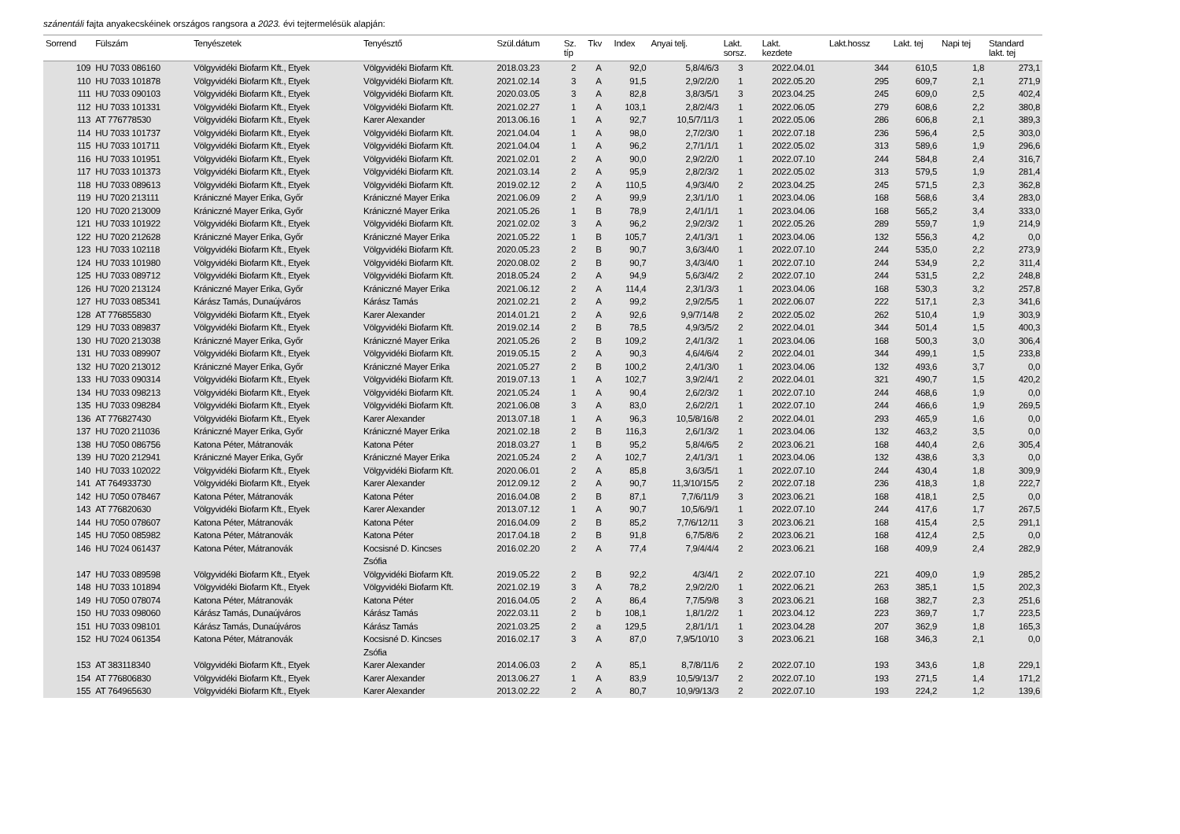szánentáli fajta anyakecskéinek országos rangsora a 2023. évi tejtermelésük alapján:
| Sorrend | Fülszám | Tenyészetek | Tenyésztő | Szül.dátum | Sz. típ | Tkv | Index | Anyai telj. | Lakt. sorsz. | Lakt. kezdete | Lakt.hossz | Lakt. tej | Napi tej | Standard lakt. tej |
| --- | --- | --- | --- | --- | --- | --- | --- | --- | --- | --- | --- | --- | --- | --- |
| 109 | HU 7033 086160 | Völgyvidéki Biofarm Kft., Etyek | Völgyvidéki Biofarm Kft. | 2018.03.23 | 2 | A | 92,0 | 5,8/4/6/3 | 3 | 2022.04.01 | 344 | 610,5 | 1,8 | 273,1 |
| 110 | HU 7033 101878 | Völgyvidéki Biofarm Kft., Etyek | Völgyvidéki Biofarm Kft. | 2021.02.14 | 3 | A | 91,5 | 2,9/2/2/0 | 1 | 2022.05.20 | 295 | 609,7 | 2,1 | 271,9 |
| 111 | HU 7033 090103 | Völgyvidéki Biofarm Kft., Etyek | Völgyvidéki Biofarm Kft. | 2020.03.05 | 3 | A | 82,8 | 3,8/3/5/1 | 3 | 2023.04.25 | 245 | 609,0 | 2,5 | 402,4 |
| 112 | HU 7033 101331 | Völgyvidéki Biofarm Kft., Etyek | Völgyvidéki Biofarm Kft. | 2021.02.27 | 1 | A | 103,1 | 2,8/2/4/3 | 1 | 2022.06.05 | 279 | 608,6 | 2,2 | 380,8 |
| 113 | AT 776778530 | Völgyvidéki Biofarm Kft., Etyek | Karer Alexander | 2013.06.16 | 1 | A | 92,7 | 10,5/7/11/3 | 1 | 2022.05.06 | 286 | 606,8 | 2,1 | 389,3 |
| 114 | HU 7033 101737 | Völgyvidéki Biofarm Kft., Etyek | Völgyvidéki Biofarm Kft. | 2021.04.04 | 1 | A | 98,0 | 2,7/2/3/0 | 1 | 2022.07.18 | 236 | 596,4 | 2,5 | 303,0 |
| 115 | HU 7033 101711 | Völgyvidéki Biofarm Kft., Etyek | Völgyvidéki Biofarm Kft. | 2021.04.04 | 1 | A | 96,2 | 2,7/1/1/1 | 1 | 2022.05.02 | 313 | 589,6 | 1,9 | 296,6 |
| 116 | HU 7033 101951 | Völgyvidéki Biofarm Kft., Etyek | Völgyvidéki Biofarm Kft. | 2021.02.01 | 2 | A | 90,0 | 2,9/2/2/0 | 1 | 2022.07.10 | 244 | 584,8 | 2,4 | 316,7 |
| 117 | HU 7033 101373 | Völgyvidéki Biofarm Kft., Etyek | Völgyvidéki Biofarm Kft. | 2021.03.14 | 2 | A | 95,9 | 2,8/2/3/2 | 1 | 2022.05.02 | 313 | 579,5 | 1,9 | 281,4 |
| 118 | HU 7033 089613 | Völgyvidéki Biofarm Kft., Etyek | Völgyvidéki Biofarm Kft. | 2019.02.12 | 2 | A | 110,5 | 4,9/3/4/0 | 2 | 2023.04.25 | 245 | 571,5 | 2,3 | 362,8 |
| 119 | HU 7020 213111 | Kránicz­né Mayer Erika, Győr | Krániczné Mayer Erika | 2021.06.09 | 2 | A | 99,9 | 2,3/1/1/0 | 1 | 2023.04.06 | 168 | 568,6 | 3,4 | 283,0 |
| 120 | HU 7020 213009 | Krániczné Mayer Erika, Győr | Krániczné Mayer Erika | 2021.05.26 | 1 | B | 78,9 | 2,4/1/1/1 | 1 | 2023.04.06 | 168 | 565,2 | 3,4 | 333,0 |
| 121 | HU 7033 101922 | Völgyvidéki Biofarm Kft., Etyek | Völgyvidéki Biofarm Kft. | 2021.02.02 | 3 | A | 96,2 | 2,9/2/3/2 | 1 | 2022.05.26 | 289 | 559,7 | 1,9 | 214,9 |
| 122 | HU 7020 212628 | Krániczné Mayer Erika, Győr | Krániczné Mayer Erika | 2021.05.22 | 1 | B | 105,7 | 2,4/1/3/1 | 1 | 2023.04.06 | 132 | 556,3 | 4,2 | 0,0 |
| 123 | HU 7033 102118 | Völgyvidéki Biofarm Kft., Etyek | Völgyvidéki Biofarm Kft. | 2020.05.23 | 2 | B | 90,7 | 3,6/3/4/0 | 1 | 2022.07.10 | 244 | 535,0 | 2,2 | 273,9 |
| 124 | HU 7033 101980 | Völgyvidéki Biofarm Kft., Etyek | Völgyvidéki Biofarm Kft. | 2020.08.02 | 2 | B | 90,7 | 3,4/3/4/0 | 1 | 2022.07.10 | 244 | 534,9 | 2,2 | 311,4 |
| 125 | HU 7033 089712 | Völgyvidéki Biofarm Kft., Etyek | Völgyvidéki Biofarm Kft. | 2018.05.24 | 2 | A | 94,9 | 5,6/3/4/2 | 2 | 2022.07.10 | 244 | 531,5 | 2,2 | 248,8 |
| 126 | HU 7020 213124 | Krániczné Mayer Erika, Győr | Krániczné Mayer Erika | 2021.06.12 | 2 | A | 114,4 | 2,3/1/3/3 | 1 | 2023.04.06 | 168 | 530,3 | 3,2 | 257,8 |
| 127 | HU 7033 085341 | Kárász Tamás, Dunaújváros | Kárász Tamás | 2021.02.21 | 2 | A | 99,2 | 2,9/2/5/5 | 1 | 2022.06.07 | 222 | 517,1 | 2,3 | 341,6 |
| 128 | AT 776855830 | Völgyvidéki Biofarm Kft., Etyek | Karer Alexander | 2014.01.21 | 2 | A | 92,6 | 9,9/7/14/8 | 2 | 2022.05.02 | 262 | 510,4 | 1,9 | 303,9 |
| 129 | HU 7033 089837 | Völgyvidéki Biofarm Kft., Etyek | Völgyvidéki Biofarm Kft. | 2019.02.14 | 2 | B | 78,5 | 4,9/3/5/2 | 2 | 2022.04.01 | 344 | 501,4 | 1,5 | 400,3 |
| 130 | HU 7020 213038 | Krániczné Mayer Erika, Győr | Krániczné Mayer Erika | 2021.05.26 | 2 | B | 109,2 | 2,4/1/3/2 | 1 | 2023.04.06 | 168 | 500,3 | 3,0 | 306,4 |
| 131 | HU 7033 089907 | Völgyvidéki Biofarm Kft., Etyek | Völgyvidéki Biofarm Kft. | 2019.05.15 | 2 | A | 90,3 | 4,6/4/6/4 | 2 | 2022.04.01 | 344 | 499,1 | 1,5 | 233,8 |
| 132 | HU 7020 213012 | Krániczné Mayer Erika, Győr | Krániczné Mayer Erika | 2021.05.27 | 2 | B | 100,2 | 2,4/1/3/0 | 1 | 2023.04.06 | 132 | 493,6 | 3,7 | 0,0 |
| 133 | HU 7033 090314 | Völgyvidéki Biofarm Kft., Etyek | Völgyvidéki Biofarm Kft. | 2019.07.13 | 1 | A | 102,7 | 3,9/2/4/1 | 2 | 2022.04.01 | 321 | 490,7 | 1,5 | 420,2 |
| 134 | HU 7033 098213 | Völgyvidéki Biofarm Kft., Etyek | Völgyvidéki Biofarm Kft. | 2021.05.24 | 1 | A | 90,4 | 2,6/2/3/2 | 1 | 2022.07.10 | 244 | 468,6 | 1,9 | 0,0 |
| 135 | HU 7033 098284 | Völgyvidéki Biofarm Kft., Etyek | Völgyvidéki Biofarm Kft. | 2021.06.08 | 3 | A | 83,0 | 2,6/2/2/1 | 1 | 2022.07.10 | 244 | 466,6 | 1,9 | 269,5 |
| 136 | AT 776827430 | Völgyvidéki Biofarm Kft., Etyek | Karer Alexander | 2013.07.18 | 1 | A | 96,3 | 10,5/8/16/8 | 2 | 2022.04.01 | 293 | 465,9 | 1,6 | 0,0 |
| 137 | HU 7020 211036 | Krániczné Mayer Erika, Győr | Krániczné Mayer Erika | 2021.02.18 | 2 | B | 116,3 | 2,6/1/3/2 | 1 | 2023.04.06 | 132 | 463,2 | 3,5 | 0,0 |
| 138 | HU 7050 086756 | Katona Péter, Mátranovák | Katona Péter | 2018.03.27 | 1 | B | 95,2 | 5,8/4/6/5 | 2 | 2023.06.21 | 168 | 440,4 | 2,6 | 305,4 |
| 139 | HU 7020 212941 | Krániczné Mayer Erika, Győr | Krániczné Mayer Erika | 2021.05.24 | 2 | A | 102,7 | 2,4/1/3/1 | 1 | 2023.04.06 | 132 | 438,6 | 3,3 | 0,0 |
| 140 | HU 7033 102022 | Völgyvidéki Biofarm Kft., Etyek | Völgyvidéki Biofarm Kft. | 2020.06.01 | 2 | A | 85,8 | 3,6/3/5/1 | 1 | 2022.07.10 | 244 | 430,4 | 1,8 | 309,9 |
| 141 | AT 764933730 | Völgyvidéki Biofarm Kft., Etyek | Karer Alexander | 2012.09.12 | 2 | A | 90,7 | 11,3/10/15/5 | 2 | 2022.07.18 | 236 | 418,3 | 1,8 | 222,7 |
| 142 | HU 7050 078467 | Katona Péter, Mátranovák | Katona Péter | 2016.04.08 | 2 | B | 87,1 | 7,7/6/11/9 | 3 | 2023.06.21 | 168 | 418,1 | 2,5 | 0,0 |
| 143 | AT 776820630 | Völgyvidéki Biofarm Kft., Etyek | Karer Alexander | 2013.07.12 | 1 | A | 90,7 | 10,5/6/9/1 | 1 | 2022.07.10 | 244 | 417,6 | 1,7 | 267,5 |
| 144 | HU 7050 078607 | Katona Péter, Mátranovák | Katona Péter | 2016.04.09 | 2 | B | 85,2 | 7,7/6/12/11 | 3 | 2023.06.21 | 168 | 415,4 | 2,5 | 291,1 |
| 145 | HU 7050 085982 | Katona Péter, Mátranovák | Katona Péter | 2017.04.18 | 2 | B | 91,8 | 6,7/5/8/6 | 2 | 2023.06.21 | 168 | 412,4 | 2,5 | 0,0 |
| 146 | HU 7024 061437 | Katona Péter, Mátranovák | Kocsisné D. Kincses Zsófia | 2016.02.20 | 2 | A | 77,4 | 7,9/4/4/4 | 2 | 2023.06.21 | 168 | 409,9 | 2,4 | 282,9 |
| 147 | HU 7033 089598 | Völgyvidéki Biofarm Kft., Etyek | Völgyvidéki Biofarm Kft. | 2019.05.22 | 2 | B | 92,2 | 4/3/4/1 | 2 | 2022.07.10 | 221 | 409,0 | 1,9 | 285,2 |
| 148 | HU 7033 101894 | Völgyvidéki Biofarm Kft., Etyek | Völgyvidéki Biofarm Kft. | 2021.02.19 | 3 | A | 78,2 | 2,9/2/2/0 | 1 | 2022.06.21 | 263 | 385,1 | 1,5 | 202,3 |
| 149 | HU 7050 078074 | Katona Péter, Mátranovák | Katona Péter | 2016.04.05 | 2 | A | 86,4 | 7,7/5/9/8 | 3 | 2023.06.21 | 168 | 382,7 | 2,3 | 251,6 |
| 150 | HU 7033 098060 | Kárász Tamás, Dunaújváros | Kárász Tamás | 2022.03.11 | 2 | b | 108,1 | 1,8/1/2/2 | 1 | 2023.04.12 | 223 | 369,7 | 1,7 | 223,5 |
| 151 | HU 7033 098101 | Kárász Tamás, Dunaújváros | Kárász Tamás | 2021.03.25 | 2 | a | 129,5 | 2,8/1/1/1 | 1 | 2023.04.28 | 207 | 362,9 | 1,8 | 165,3 |
| 152 | HU 7024 061354 | Katona Péter, Mátranovák | Kocsisné D. Kincses Zsófia | 2016.02.17 | 3 | A | 87,0 | 7,9/5/10/10 | 3 | 2023.06.21 | 168 | 346,3 | 2,1 | 0,0 |
| 153 | AT 383118340 | Völgyvidéki Biofarm Kft., Etyek | Karer Alexander | 2014.06.03 | 2 | A | 85,1 | 8,7/8/11/6 | 2 | 2022.07.10 | 193 | 343,6 | 1,8 | 229,1 |
| 154 | AT 776806830 | Völgyvidéki Biofarm Kft., Etyek | Karer Alexander | 2013.06.27 | 1 | A | 83,9 | 10,5/9/13/7 | 2 | 2022.07.10 | 193 | 271,5 | 1,4 | 171,2 |
| 155 | AT 764965630 | Völgyvidéki Biofarm Kft., Etyek | Karer Alexander | 2013.02.22 | 2 | A | 80,7 | 10,9/9/13/3 | 2 | 2022.07.10 | 193 | 224,2 | 1,2 | 139,6 |